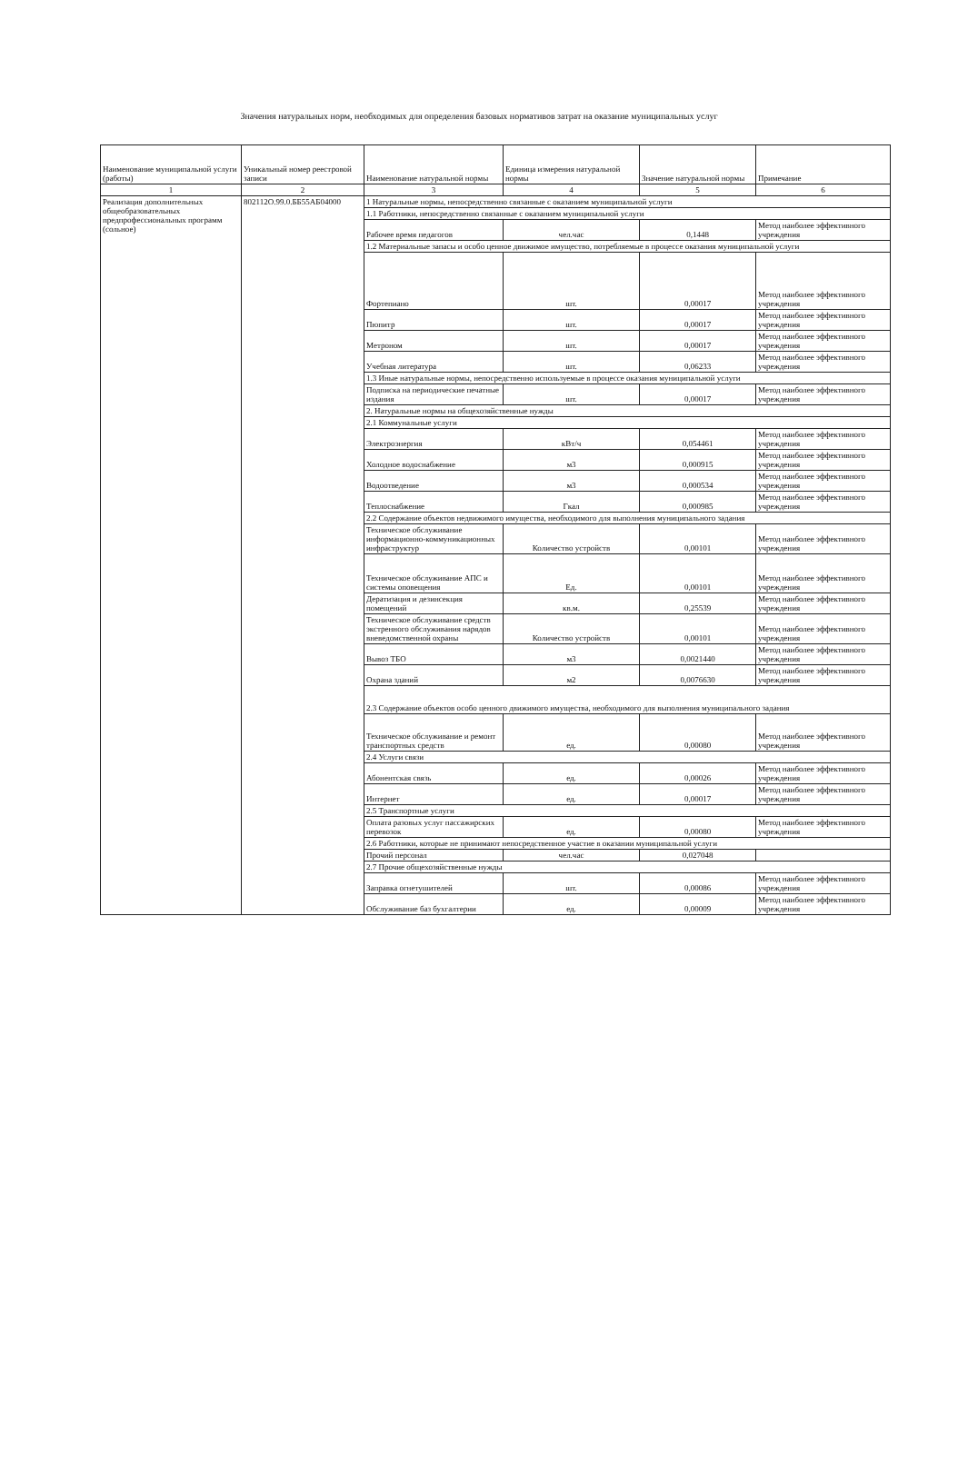Значения натуральных норм, необходимых для определения базовых нормативов затрат на оказание муниципальных услуг
| Наименование муниципальной услуги (работы) | Уникальный номер реестровой записи | Наименование натуральной нормы | Единица измерения натуральной нормы | Значение натуральной нормы | Примечание |
| --- | --- | --- | --- | --- | --- |
| 1 | 2 | 3 | 4 | 5 | 6 |
| Реализация дополнительных общеобразовательных предпрофессиональных программ (сольное) | 802112О.99.0.ББ55АБ04000 | 1 Натуральные нормы, непосредственно связанные с оказанием муниципальной услуги | | | |
| | | 1.1 Работники, непосредственно связанные с оказанием муниципальной услуги | | | |
| | | Рабочее время педагогов | чел.час | 0,1448 | Метод наиболее эффективного учреждения |
| | | 1.2 Материальные запасы и особо ценное движимое имущество, потребляемые в процессе оказания муниципальной услуги | | | |
| | | Фортепиано | шт. | 0,00017 | Метод наиболее эффективного учреждения |
| | | Пюпитр | шт. | 0,00017 | Метод наиболее эффективного учреждения |
| | | Метроном | шт. | 0,00017 | Метод наиболее эффективного учреждения |
| | | Учебная литература | шт. | 0,06233 | Метод наиболее эффективного учреждения |
| | | 1.3 Иные натуральные нормы, непосредственно используемые в процессе оказания муниципальной услуги | | | |
| | | Подписка на периодические печатные издания | шт. | 0,00017 | Метод наиболее эффективного учреждения |
| | | 2. Натуральные нормы на общехозяйственные нужды | | | |
| | | 2.1 Коммунальные услуги | | | |
| | | Электроэнергия | кВт/ч | 0,054461 | Метод наиболее эффективного учреждения |
| | | Холодное водоснабжение | м3 | 0,000915 | Метод наиболее эффективного учреждения |
| | | Водоотведение | м3 | 0,000534 | Метод наиболее эффективного учреждения |
| | | Теплоснабжение | Гкал | 0,000985 | Метод наиболее эффективного учреждения |
| | | 2.2 Содержание объектов недвижимого имущества, необходимого для выполнения муниципального задания | | | |
| | | Техническое обслуживание информационно-коммуникационных инфраструктур | Количество устройств | 0,00101 | Метод наиболее эффективного учреждения |
| | | Техническое обслуживание АПС и системы оповещения | Ед. | 0,00101 | Метод наиболее эффективного учреждения |
| | | Дератизация и дезинсекция помещений | кв.м. | 0,25539 | Метод наиболее эффективного учреждения |
| | | Техническое обслуживание средств экстренного обслуживания нарядов вневедомственной охраны | Количество устройств | 0,00101 | Метод наиболее эффективного учреждения |
| | | Вывоз ТБО | м3 | 0,0021440 | Метод наиболее эффективного учреждения |
| | | Охрана зданий | м2 | 0,0076630 | Метод наиболее эффективного учреждения |
| | | 2.3 Содержание объектов особо ценного движимого имущества, необходимого для выполнения муниципального задания | | | |
| | | Техническое обслуживание и ремонт транспортных средств | ед. | 0,00080 | Метод наиболее эффективного учреждения |
| | | 2.4 Услуги связи | | | |
| | | Абонентская связь | ед. | 0,00026 | Метод наиболее эффективного учреждения |
| | | Интернет | ед. | 0,00017 | Метод наиболее эффективного учреждения |
| | | 2.5 Транспортные услуги | | | |
| | | Оплата разовых услуг пассажирских перевозок | ед. | 0,00080 | Метод наиболее эффективного учреждения |
| | | 2.6 Работники, которые не принимают непосредственное участие в оказании муниципальной услуги | | | |
| | | Прочий персонал | чел.час | 0,027048 | |
| | | 2.7 Прочие общехозяйственные нужды | | | |
| | | Заправка огнетушителей | шт. | 0,00086 | Метод наиболее эффективного учреждения |
| | | Обслуживание баз бухгалтерии | ед. | 0,00009 | Метод наиболее эффективного учреждения |